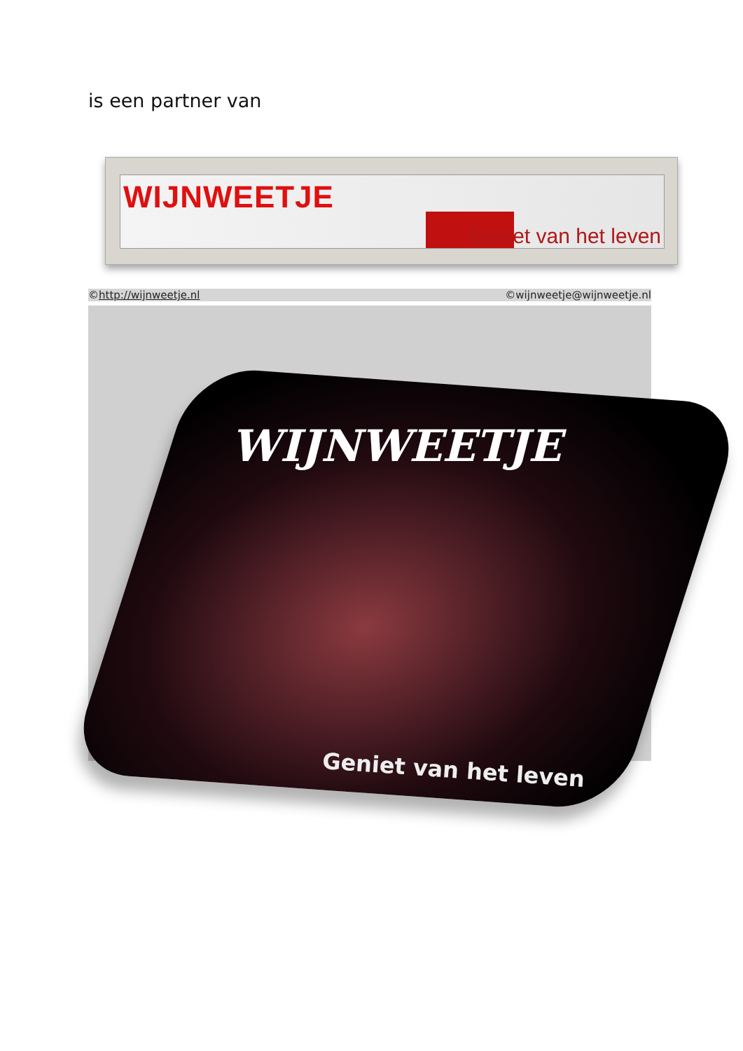is een partner van
WIJNWEETJE
Geniet van het leven
©http://wijnweetje.nl ©wijnweetje@wijnweetje.nl
WIJNWEETJE
Geniet van het leven